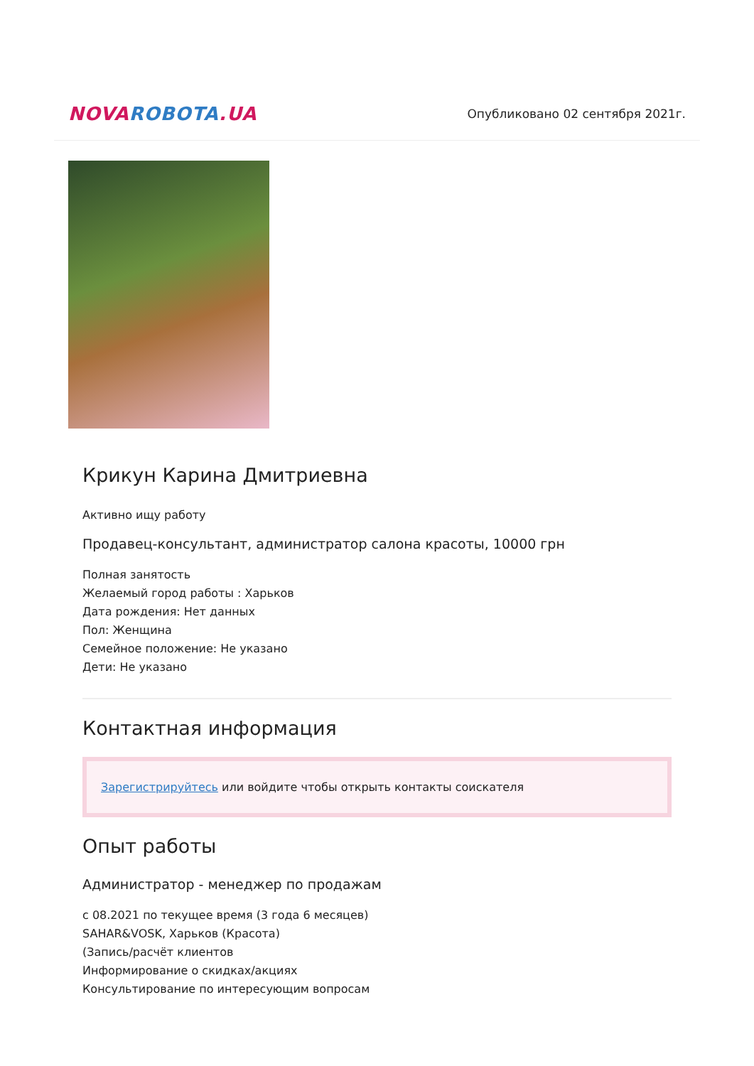NOVA ROBOTA.UA
Опубликовано 02 сентября 2021г.
Крикун Карина Дмитриевна
Активно ищу работу
Продавец-консультант, администратор салона красоты, 10000 грн
Полная занятость
Желаемый город работы : Харьков
Дата рождения: Нет данных
Пол: Женщина
Семейное положение: Не указано
Дети: Не указано
Контактная информация
Зарегистрируйтесь или войдите чтобы открыть контакты соискателя
Опыт работы
Администратор - менеджер по продажам
с 08.2021 по текущее время (3 года 6 месяцев)
SAHAR&VOSK, Харьков (Красота)
(Запись/расчёт клиентов
Информирование о скидках/акциях
Консультирование по интересующим вопросам